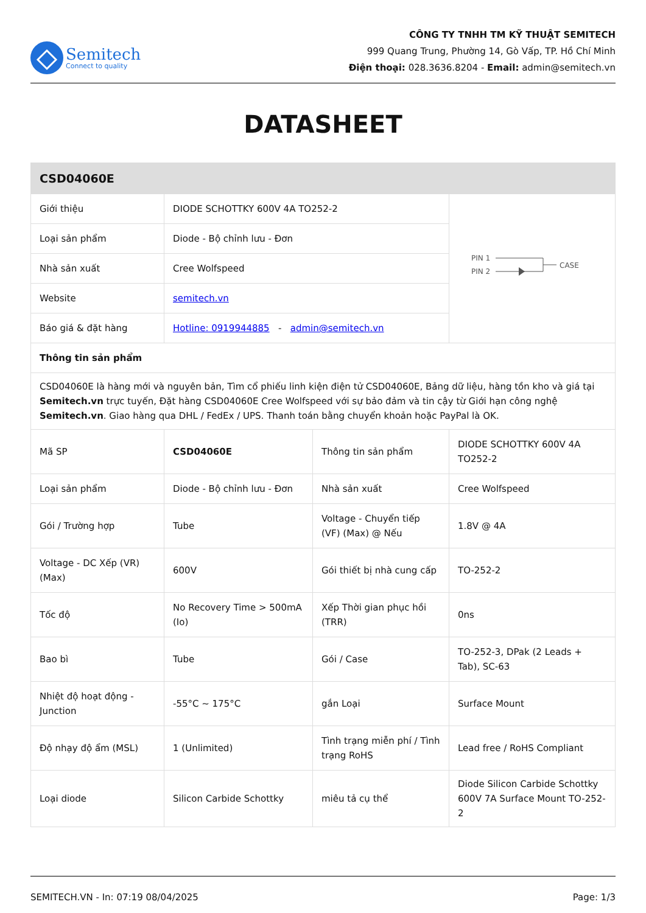Semitech
Connect to quality
CÔNG TY TNHH TM KỸ THUẬT SEMITECH
999 Quang Trung, Phường 14, Gò Vấp, TP. Hồ Chí Minh
Điện thoại: 028.3636.8204 - Email: admin@semitech.vn
DATASHEET
| CSD04060E | | | |
| Giới thiệu | DIODE SCHOTTKY 600V 4A TO252-2 | | PIN 1 PIN 2 CASE |
| Loại sản phẩm | Diode - Bộ chỉnh lưu - Đơn | | |
| Nhà sản xuất | Cree Wolfspeed | | |
| Website | semitech.vn | | |
| Báo giá & đặt hàng | Hotline: 0919944885 - admin@semitech.vn | | |
| Thông tin sản phẩm | | | |
| CSD04060E là hàng mới và nguyên bản, Tìm cổ phiếu linh kiện điện tử CSD04060E, Bảng dữ liệu, hàng tồn kho và giá tại Semitech.vn trực tuyến, Đặt hàng CSD04060E Cree Wolfspeed với sự bảo đảm và tin cậy từ Giới hạn công nghệ Semitech.vn . Giao hàng qua DHL / FedEx / UPS. Thanh toán bằng chuyển khoản hoặc PayPal là OK. | | | |
| Mã SP | CSD04060E | Thông tin sản phẩm | DIODE SCHOTTKY 600V 4A TO252-2 |
| Loại sản phẩm | Diode - Bộ chỉnh lưu - Đơn | Nhà sản xuất | Cree Wolfspeed |
| Gói / Trường hợp | Tube | Voltage - Chuyển tiếp (VF) (Max) @ Nếu | 1.8V @ 4A |
| Voltage - DC Xếp (VR) (Max) | 600V | Gói thiết bị nhà cung cấp | TO-252-2 |
| Tốc độ | No Recovery Time > 500mA (Io) | Xếp Thời gian phục hồi (TRR) | 0ns |
| Bao bì | Tube | Gói / Case | TO-252-3, DPak (2 Leads + Tab), SC-63 |
| Nhiệt độ hoạt động - Junction | -55°C ~ 175°C | gắn Loại | Surface Mount |
| Độ nhạy độ ẩm (MSL) | 1 (Unlimited) | Tình trạng miễn phí / Tình trạng RoHS | Lead free / RoHS Compliant |
| Loại diode | Silicon Carbide Schottky | miêu tả cụ thể | Diode Silicon Carbide Schottky 600V 7A Surface Mount TO-252-2 |
SEMITECH.VN - In: 07:19 08/04/2025 Page: 1/3